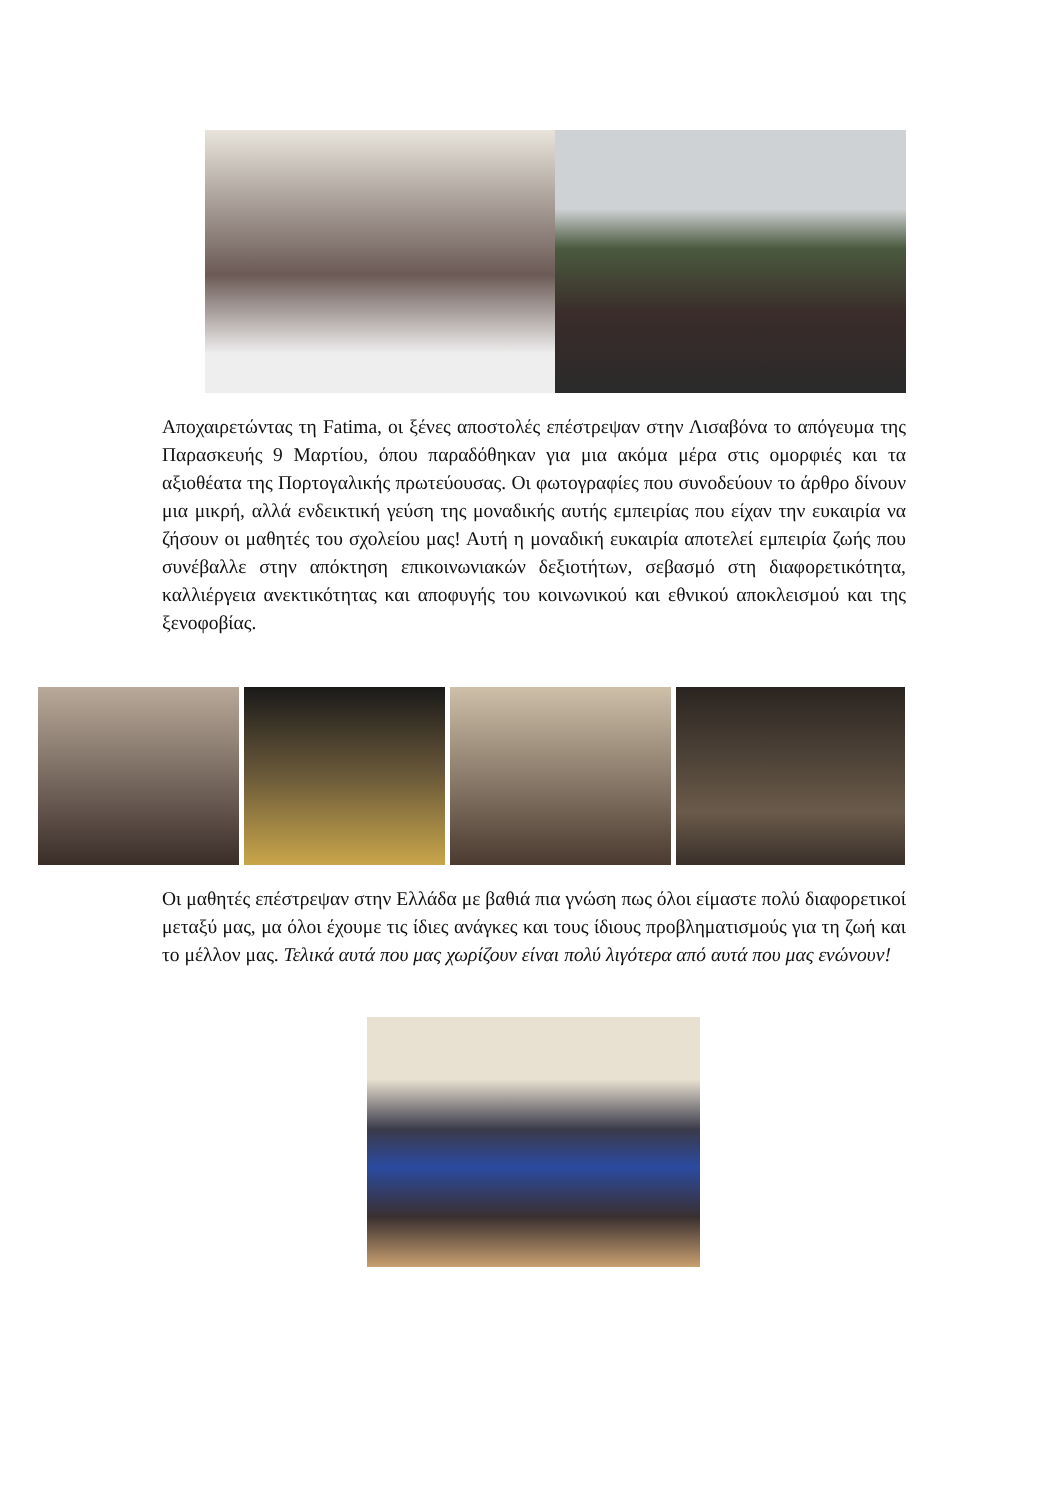Αποχαιρετώντας τη Fatima, οι ξένες αποστολές επέστρεψαν στην Λισαβόνα το απόγευμα της Παρασκευής 9 Μαρτίου, όπου παραδόθηκαν για μια ακόμα μέρα στις ομορφιές και τα αξιοθέατα της Πορτογαλικής πρωτεύουσας. Οι φωτογραφίες που συνοδεύουν το άρθρο δίνουν μια μικρή, αλλά ενδεικτική γεύση της μοναδικής αυτής εμπειρίας που είχαν την ευκαιρία να ζήσουν οι μαθητές του σχολείου μας! Αυτή η μοναδική ευκαιρία αποτελεί εμπειρία ζωής που συνέβαλλε στην απόκτηση επικοινωνιακών δεξιοτήτων, σεβασμό στη διαφορετικότητα, καλλιέργεια ανεκτικότητας και αποφυγής του κοινωνικού και εθνικού αποκλεισμού και της ξενοφοβίας.
Οι μαθητές επέστρεψαν στην Ελλάδα με βαθιά πια γνώση πως όλοι είμαστε πολύ διαφορετικοί μεταξύ μας, μα όλοι έχουμε τις ίδιες ανάγκες και τους ίδιους προβληματισμούς για τη ζωή και το μέλλον μας. Τελικά αυτά που μας χωρίζουν είναι πολύ λιγότερα από αυτά που μας ενώνουν!